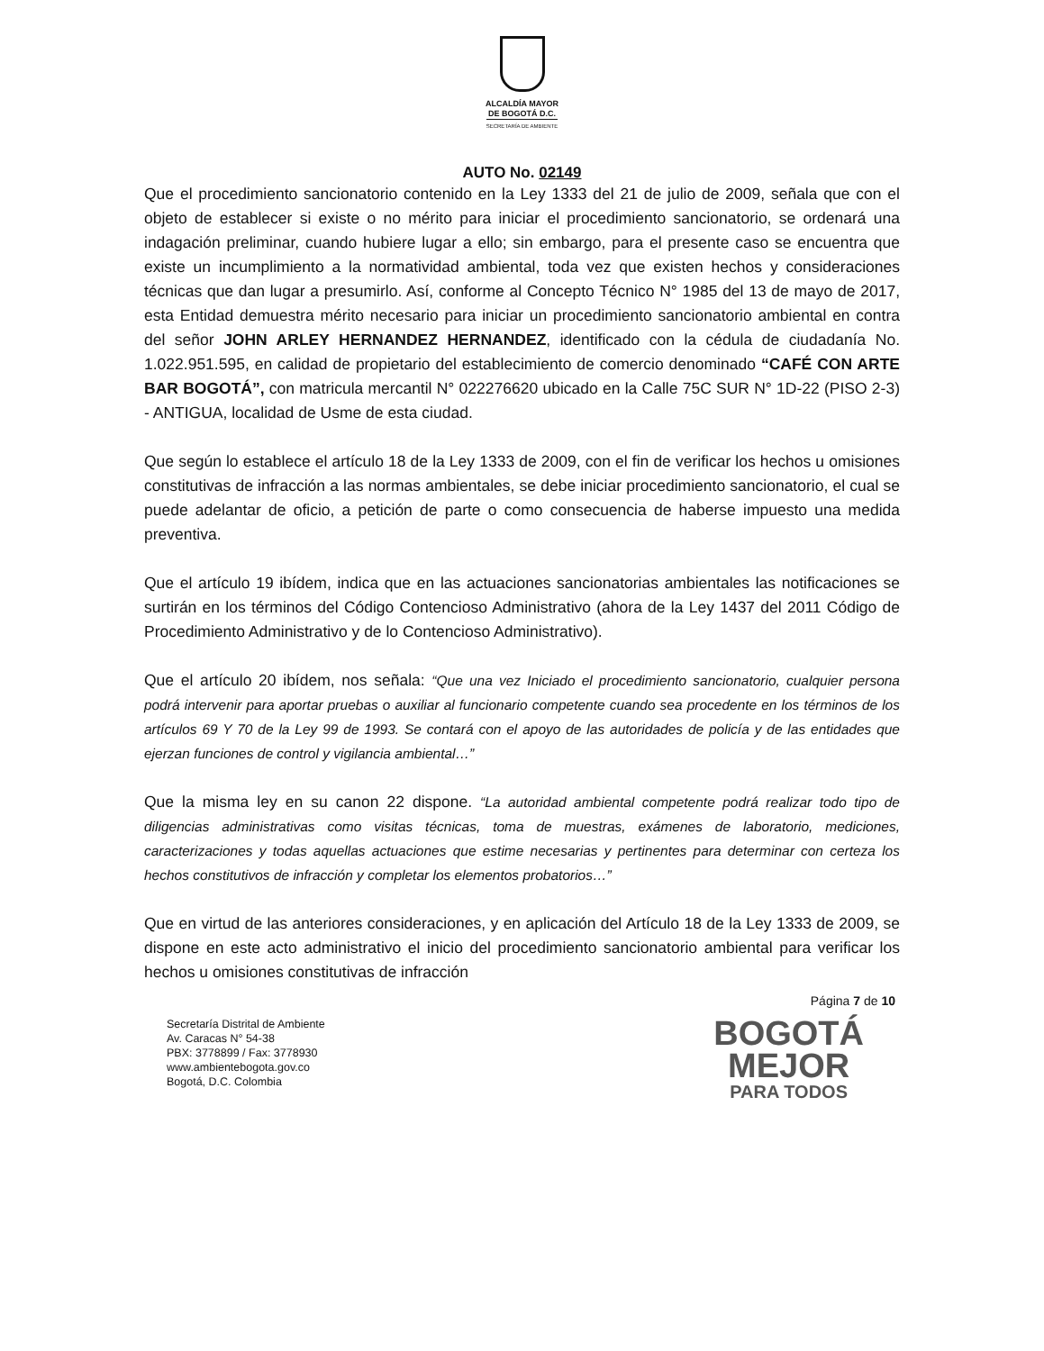ALCALDÍA MAYOR
DE BOGOTÁ D.C.
SECRETARÍA DE AMBIENTE
AUTO No. 02149
Que el procedimiento sancionatorio contenido en la Ley 1333 del 21 de julio de 2009, señala que con el objeto de establecer si existe o no mérito para iniciar el procedimiento sancionatorio, se ordenará una indagación preliminar, cuando hubiere lugar a ello; sin embargo, para el presente caso se encuentra que existe un incumplimiento a la normatividad ambiental, toda vez que existen hechos y consideraciones técnicas que dan lugar a presumirlo. Así, conforme al Concepto Técnico N° 1985 del 13 de mayo de 2017, esta Entidad demuestra mérito necesario para iniciar un procedimiento sancionatorio ambiental en contra del señor JOHN ARLEY HERNANDEZ HERNANDEZ, identificado con la cédula de ciudadanía No. 1.022.951.595, en calidad de propietario del establecimiento de comercio denominado “CAFÉ CON ARTE BAR BOGOTÁ”, con matricula mercantil N° 022276620 ubicado en la Calle 75C SUR N° 1D-22 (PISO 2-3) - ANTIGUA, localidad de Usme de esta ciudad.
Que según lo establece el artículo 18 de la Ley 1333 de 2009, con el fin de verificar los hechos u omisiones constitutivas de infracción a las normas ambientales, se debe iniciar procedimiento sancionatorio, el cual se puede adelantar de oficio, a petición de parte o como consecuencia de haberse impuesto una medida preventiva.
Que el artículo 19 ibídem, indica que en las actuaciones sancionatorias ambientales las notificaciones se surtirán en los términos del Código Contencioso Administrativo (ahora de la Ley 1437 del 2011 Código de Procedimiento Administrativo y de lo Contencioso Administrativo).
Que el artículo 20 ibídem, nos señala: “Que una vez Iniciado el procedimiento sancionatorio, cualquier persona podrá intervenir para aportar pruebas o auxiliar al funcionario competente cuando sea procedente en los términos de los artículos 69 Y 70 de la Ley 99 de 1993. Se contará con el apoyo de las autoridades de policía y de las entidades que ejerzan funciones de control y vigilancia ambiental…”
Que la misma ley en su canon 22 dispone. “La autoridad ambiental competente podrá realizar todo tipo de diligencias administrativas como visitas técnicas, toma de muestras, exámenes de laboratorio, mediciones, caracterizaciones y todas aquellas actuaciones que estime necesarias y pertinentes para determinar con certeza los hechos constitutivos de infracción y completar los elementos probatorios…”
Que en virtud de las anteriores consideraciones, y en aplicación del Artículo 18 de la Ley 1333 de 2009, se dispone en este acto administrativo el inicio del procedimiento sancionatorio ambiental para verificar los hechos u omisiones constitutivas de infracción
Página 7 de 10
Secretaría Distrital de Ambiente
Av. Caracas N° 54-38
PBX: 3778899 / Fax: 3778930
www.ambientebogota.gov.co
Bogotá, D.C. Colombia
BOGOTÁ
MEJOR
PARA TODOS